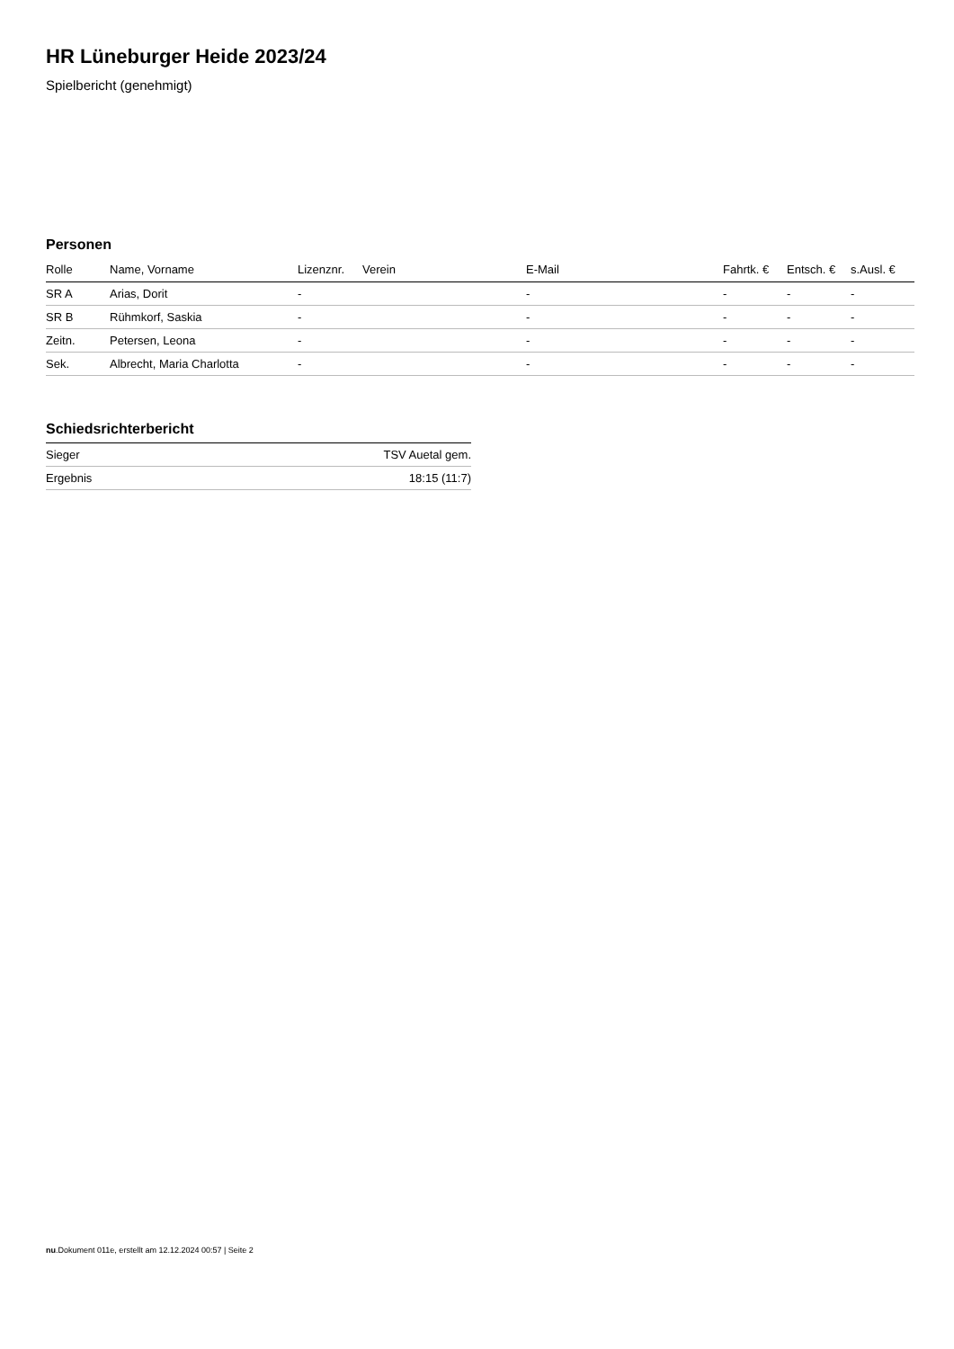HR Lüneburger Heide 2023/24
Spielbericht (genehmigt)
Personen
| Rolle | Name, Vorname | Lizenznr. | Verein | E-Mail | Fahrtk. € | Entsch. € | s.Ausl. € |
| --- | --- | --- | --- | --- | --- | --- | --- |
| SR A | Arias, Dorit | - | | - | - | - | - |
| SR B | Rühmkorf, Saskia | - | | - | - | - | - |
| Zeitn. | Petersen, Leona | - | | - | - | - | - |
| Sek. | Albrecht, Maria Charlotta | - | | - | - | - | - |
Schiedsrichterbericht
| Sieger | TSV Auetal gem. |
| Ergebnis | 18:15 (11:7) |
nu.Dokument 011e, erstellt am 12.12.2024 00:57 | Seite 2